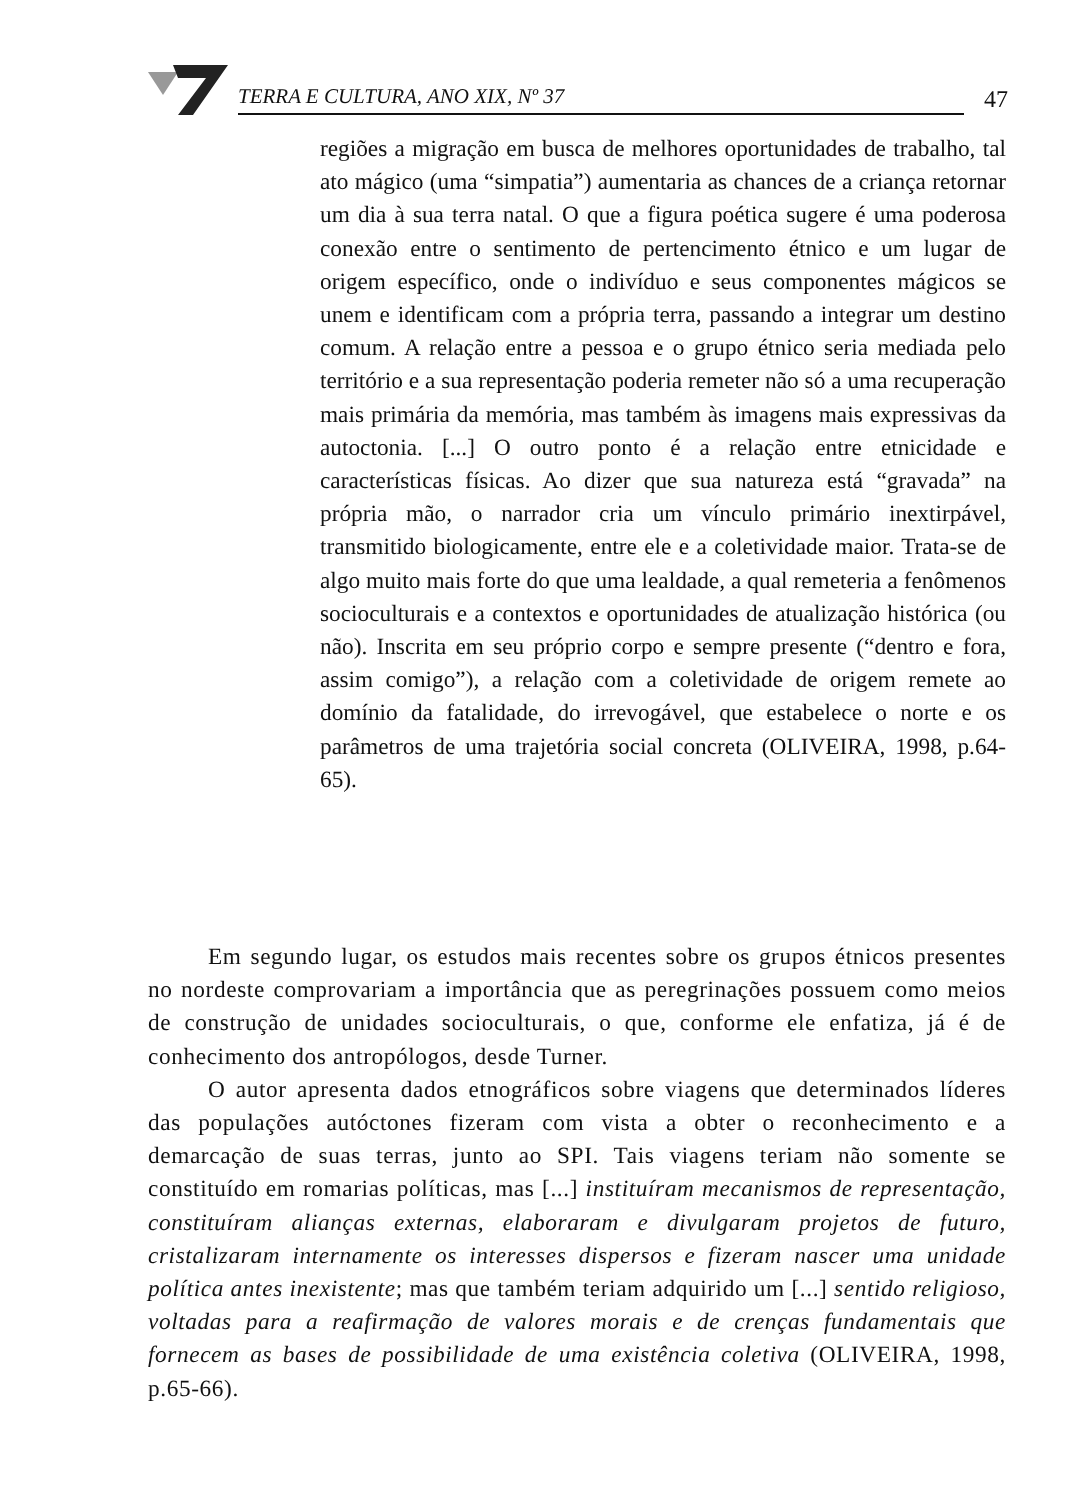TERRA E CULTURA, ANO XIX, Nº 37
47
regiões a migração em busca de melhores oportunidades de trabalho, tal ato mágico (uma “simpatia”) aumentaria as chances de a criança retornar um dia à sua terra natal. O que a figura poética sugere é uma poderosa conexão entre o sentimento de pertencimento étnico e um lugar de origem específico, onde o indivíduo e seus componentes mágicos se unem e identificam com a própria terra, passando a integrar um destino comum. A relação entre a pessoa e o grupo étnico seria mediada pelo território e a sua representação poderia remeter não só a uma recuperação mais primária da memória, mas também às imagens mais expressivas da autoctonia. [...] O outro ponto é a relação entre etnicidade e características físicas. Ao dizer que sua natureza está “gravada” na própria mão, o narrador cria um vínculo primário inextirpável, transmitido biologicamente, entre ele e a coletividade maior. Trata-se de algo muito mais forte do que uma lealdade, a qual remeteria a fenômenos socioculturais e a contextos e oportunidades de atualização histórica (ou não). Inscrita em seu próprio corpo e sempre presente (“dentro e fora, assim comigo”), a relação com a coletividade de origem remete ao domínio da fatalidade, do irrevogável, que estabelece o norte e os parâmetros de uma trajetória social concreta (OLIVEIRA, 1998, p.64-65).
Em segundo lugar, os estudos mais recentes sobre os grupos étnicos presentes no nordeste comprovariam a importância que as peregrinações possuem como meios de construção de unidades socioculturais, o que, conforme ele enfatiza, já é de conhecimento dos antropólogos, desde Turner.
O autor apresenta dados etnográficos sobre viagens que determinados líderes das populações autóctones fizeram com vista a obter o reconhecimento e a demarcação de suas terras, junto ao SPI. Tais viagens teriam não somente se constituído em romarias políticas, mas [...] instituíram mecanismos de representação, constituíram alianças externas, elaboraram e divulgaram projetos de futuro, cristalizaram internamente os interesses dispersos e fizeram nascer uma unidade política antes inexistente; mas que também teriam adquirido um [...] sentido religioso, voltadas para a reafirmação de valores morais e de crenças fundamentais que fornecem as bases de possibilidade de uma existência coletiva (OLIVEIRA, 1998, p.65-66).